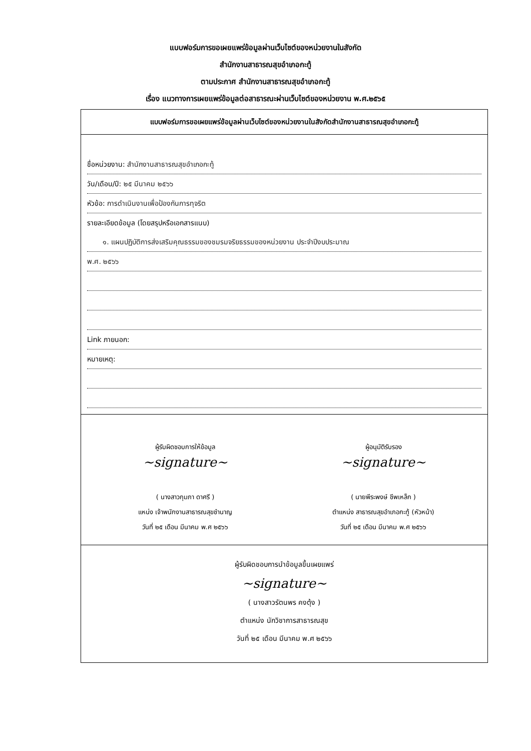แบบฟอร์มการขอเผยแพร่ข้อมูลผ่านเว็บไซต์ของหน่วยงานในสังกัด
สำนักงานสาธารณสุขอำเภอกะทู้
ตามประกาศ สำนักงานสาธารณสุขอำเภอกะทู้
เรื่อง แนวทางการเผยแพร่ข้อมูลต่อสาธารณะผ่านเว็บไซต์ของหน่วยงาน พ.ศ.๒๕๖๕
แบบฟอร์มการขอเผยแพร่ข้อมูลผ่านเว็บไซต์ของหน่วยงานในสังกัดสำนักงานสาธารณสุขอำเภอกะทู้
ชื่อหน่วยงาน: สำนักงานสาธารณสุขอำเภอกะทู้
วัน/เดือน/ปี: ๒๕ มีนาคม ๒๕๖๖
หัวข้อ: การดำเนินงานเพื่อป้องกันการทุจริต
รายละเอียดข้อมูล (โดยสรุปหรือเอกสารแนบ)
๑. แผนปฏิบัติการส่งเสริมคุณธรรมของชมรมจริยธรรมของหน่วยงาน ประจำปีงบประมาณ
พ.ศ. ๒๕๖๖
Link ภายนอก:
หมายเหตุ:
ผู้รับผิดชอบการให้ข้อมูล
~signature~
( นางสาวกุมภา ดาศรี )
แหน่ง เจ้าพนักงานสาธารณสุขชำนาญ
วันที่ ๒๕ เดือน มีนาคม พ.ศ ๒๕๖๖
ผู้อนุมัติรับรอง
~signature~
( นายพีระพงษ์ ชีพเหล็ก )
ตำแหน่ง สาธารณสุขอำเภอกะทู้ (หัวหน้า)
วันที่ ๒๕ เดือน มีนาคม พ.ศ ๒๕๖๖
ผู้รับผิดชอบการนำข้อมูลขึ้นเผยแพร่
~signature~
( นางสาวรัตนพร คงตุ้ง )
ตำแหน่ง นักวิชาการสาธารณสุข
วันที่ ๒๕ เดือน มีนาคม พ.ศ ๒๕๖๖